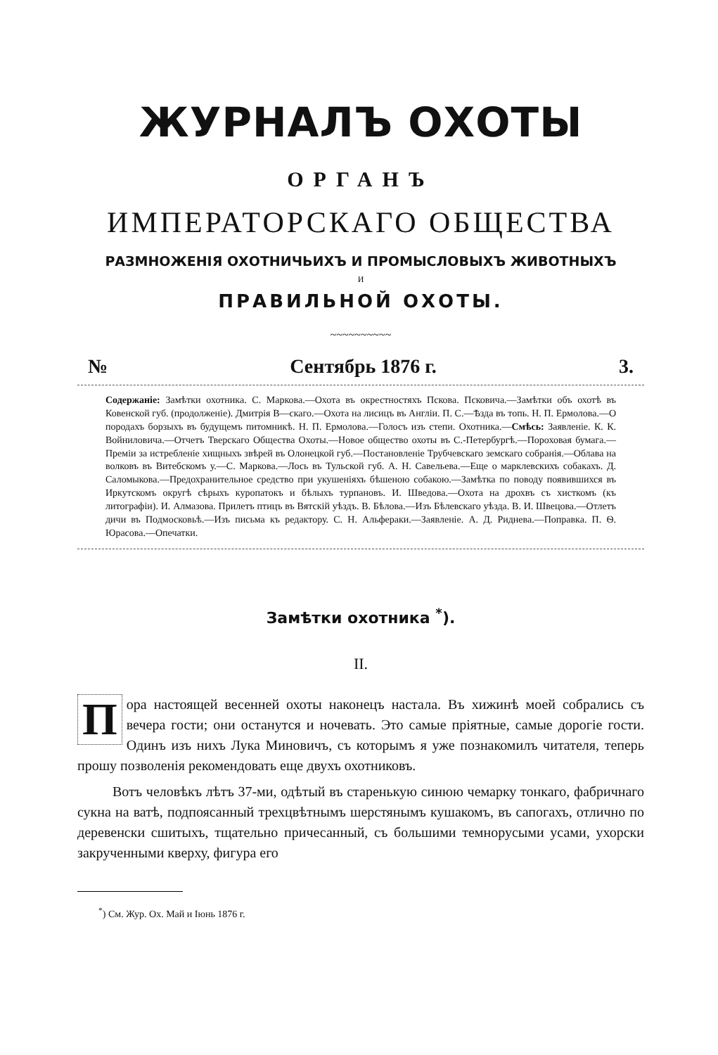ЖУРНАЛЪ ОХОТЫ
ОРГАНЪ
ИМПЕРАТОРСКАГО ОБЩЕСТВА
РАЗМНОЖЕНІЯ ОХОТНИЧЬИХЪ И ПРОМЫСЛОВЫХЪ ЖИВОТНЫХЪ
И
ПРАВИЛЬНОЙ ОХОТЫ.
~~~~~~~~~~
№ Сентябрь 1876 г. 3.
Содержаніе: Замѣтки охотника. С. Маркова.—Охота въ окрестностяхъ Пскова. Псковича.—Замѣтки объ охотѣ въ Ковенской губ. (продолженіе). Дмитрія В—скаго.—Охота на лисицъ въ Англіи. П. С.—Ѣзда въ топь. Н. П. Ермолова.—О породахъ борзыхъ въ будущемъ питомникѣ. Н. П. Ермолова.—Голосъ изъ степи. Охотника.—Смѣсь: Заявленіе. К. К. Войниловича.—Отчетъ Тверскаго Общества Охоты.—Новое общество охоты въ С.-Петербургѣ.—Пороховая бумага.—Преміи за истребленіе хищныхъ звѣрей въ Олонецкой губ.—Постановленіе Трубчевскаго земскаго собранія.—Облава на волковъ въ Витебскомъ у.—С. Маркова.—Лось въ Тульской губ. А. Н. Савельева.—Еще о марклевскихъ собакахъ. Д. Саломыкова.—Предохранительное средство при укушеніяхъ бѣшеною собакою.—Замѣтка по поводу появившихся въ Иркутскомъ округѣ сѣрыхъ куропатокъ и бѣлыхъ турпановъ. И. Шведова.—Охота на дрохвъ съ хисткомъ (къ литографіи). И. Алмазова. Прилетъ птицъ въ Вятскій уѣздъ. В. Бѣлова.—Изъ Бѣлевскаго уѣзда. В. И. Швецова.—Отлетъ дичи въ Подмосковьѣ.—Изъ письма къ редактору. С. Н. Альфераки.—Заявленіе. А. Д. Риднева.—Поправка. П. Ѳ. Юрасова.—Опечатки.
Замѣтки охотника <sup>*</sup>).
II.
Пора настоящей весенней охоты наконецъ настала. Въ хижинѣ моей собрались съ вечера гости; они останутся и ночевать. Это самые пріятные, самые дорогіе гости. Одинъ изъ нихъ Лука Миновичъ, съ которымъ я уже познакомилъ читателя, теперь прошу позволенія рекомендовать еще двухъ охотниковъ.
Вотъ человѣкъ лѣтъ 37-ми, одѣтый въ старенькую синюю чемарку тонкаго, фабричнаго сукна на ватѣ, подпоясанный трехцвѣтнымъ шерстянымъ кушакомъ, въ сапогахъ, отлично по деревенски сшитыхъ, тщательно причесанный, съ большими темнорусыми усами, ухорски закрученными кверху, фигура его
<sup>*</sup>) См. Жур. Ох. Май и Іюнь 1876 г.